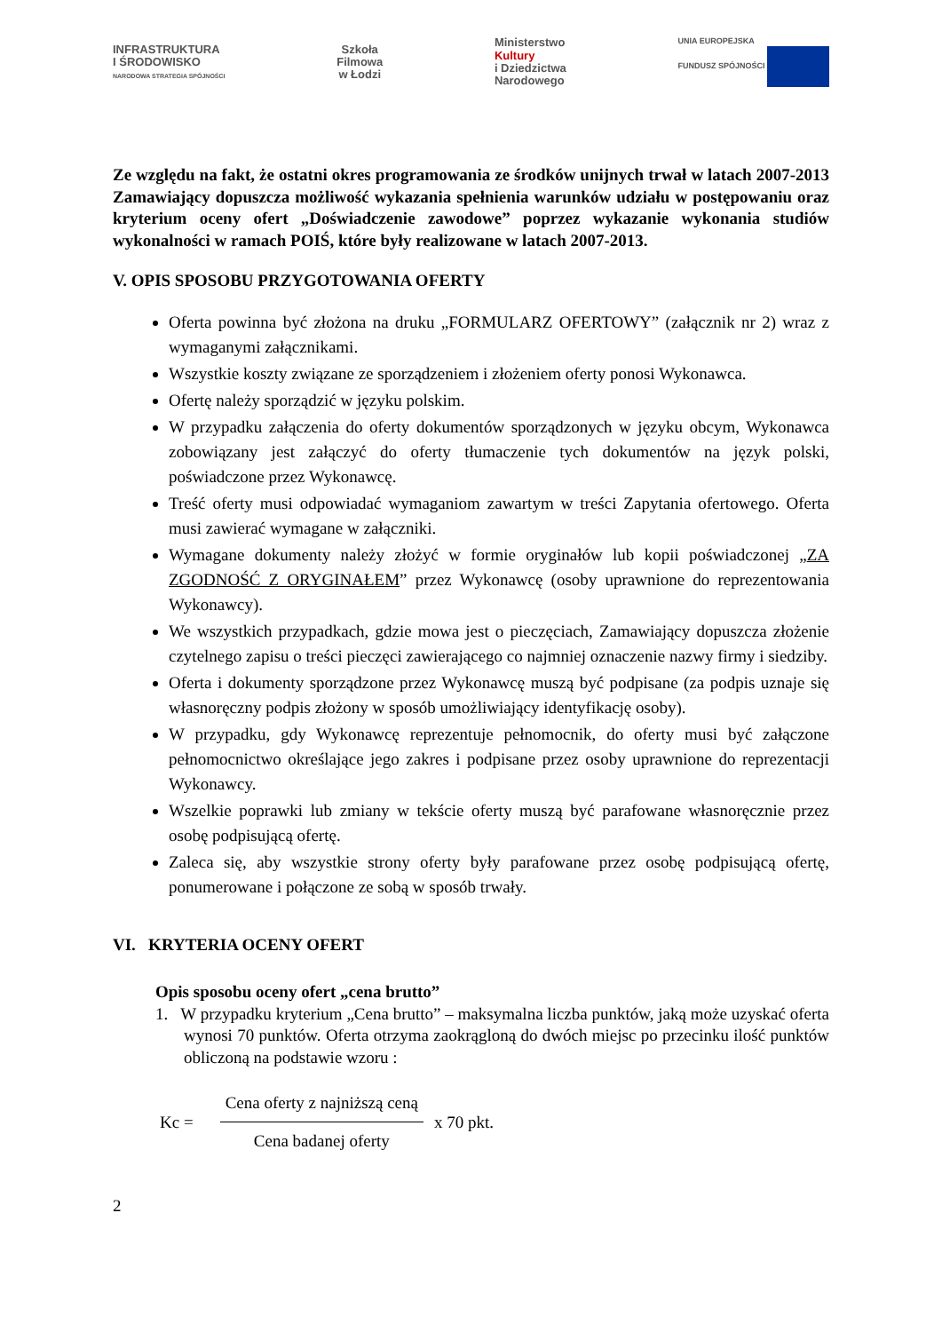INFRASTRUKTURA
I ŚRODOWISKO
NARODOWA STRATEGIA SPÓJNOŚCI
Szkoła
Filmowa
w Łodzi
Ministerstwo
Kultury
i Dziedzictwa
Narodowego
UNIA EUROPEJSKA
FUNDUSZ SPÓJNOŚCI
Ze względu na fakt, że ostatni okres programowania ze środków unijnych trwał w latach 2007-2013 Zamawiający dopuszcza możliwość wykazania spełnienia warunków udziału w postępowaniu oraz kryterium oceny ofert „Doświadczenie zawodowe” poprzez wykazanie wykonania studiów wykonalności w ramach POIŚ, które były realizowane w latach 2007-2013.
V. OPIS SPOSOBU PRZYGOTOWANIA OFERTY
Oferta powinna być złożona na druku „FORMULARZ OFERTOWY” (załącznik nr 2) wraz z wymaganymi załącznikami.
Wszystkie koszty związane ze sporządzeniem i złożeniem oferty ponosi Wykonawca.
Ofertę należy sporządzić w języku polskim.
W przypadku załączenia do oferty dokumentów sporządzonych w języku obcym, Wykonawca zobowiązany jest załączyć do oferty tłumaczenie tych dokumentów na język polski, poświadczone przez Wykonawcę.
Treść oferty musi odpowiadać wymaganiom zawartym w treści Zapytania ofertowego. Oferta musi zawierać wymagane w załączniki.
Wymagane dokumenty należy złożyć w formie oryginałów lub kopii poświadczonej „ZA ZGODNOŚĆ Z ORYGINAŁEM” przez Wykonawcę (osoby uprawnione do reprezentowania Wykonawcy).
We wszystkich przypadkach, gdzie mowa jest o pieczęciach, Zamawiający dopuszcza złożenie czytelnego zapisu o treści pieczęci zawierającego co najmniej oznaczenie nazwy firmy i siedziby.
Oferta i dokumenty sporządzone przez Wykonawcę muszą być podpisane (za podpis uznaje się własnoręczny podpis złożony w sposób umożliwiający identyfikację osoby).
W przypadku, gdy Wykonawcę reprezentuje pełnomocnik, do oferty musi być załączone pełnomocnictwo określające jego zakres i podpisane przez osoby uprawnione do reprezentacji Wykonawcy.
Wszelkie poprawki lub zmiany w tekście oferty muszą być parafowane własnoręcznie przez osobę podpisującą ofertę.
Zaleca się, aby wszystkie strony oferty były parafowane przez osobę podpisującą ofertę, ponumerowane i połączone ze sobą w sposób trwały.
VI. KRYTERIA OCENY OFERT
Opis sposobu oceny ofert „cena brutto”
1. W przypadku kryterium „Cena brutto” – maksymalna liczba punktów, jaką może uzyskać oferta wynosi 70 punktów. Oferta otrzyma zaokrągloną do dwóch miejsc po przecinku ilość punktów obliczoną na podstawie wzoru :
Kc = Cena oferty z najniższą ceną Cena badanej oferty x 70 pkt.
2